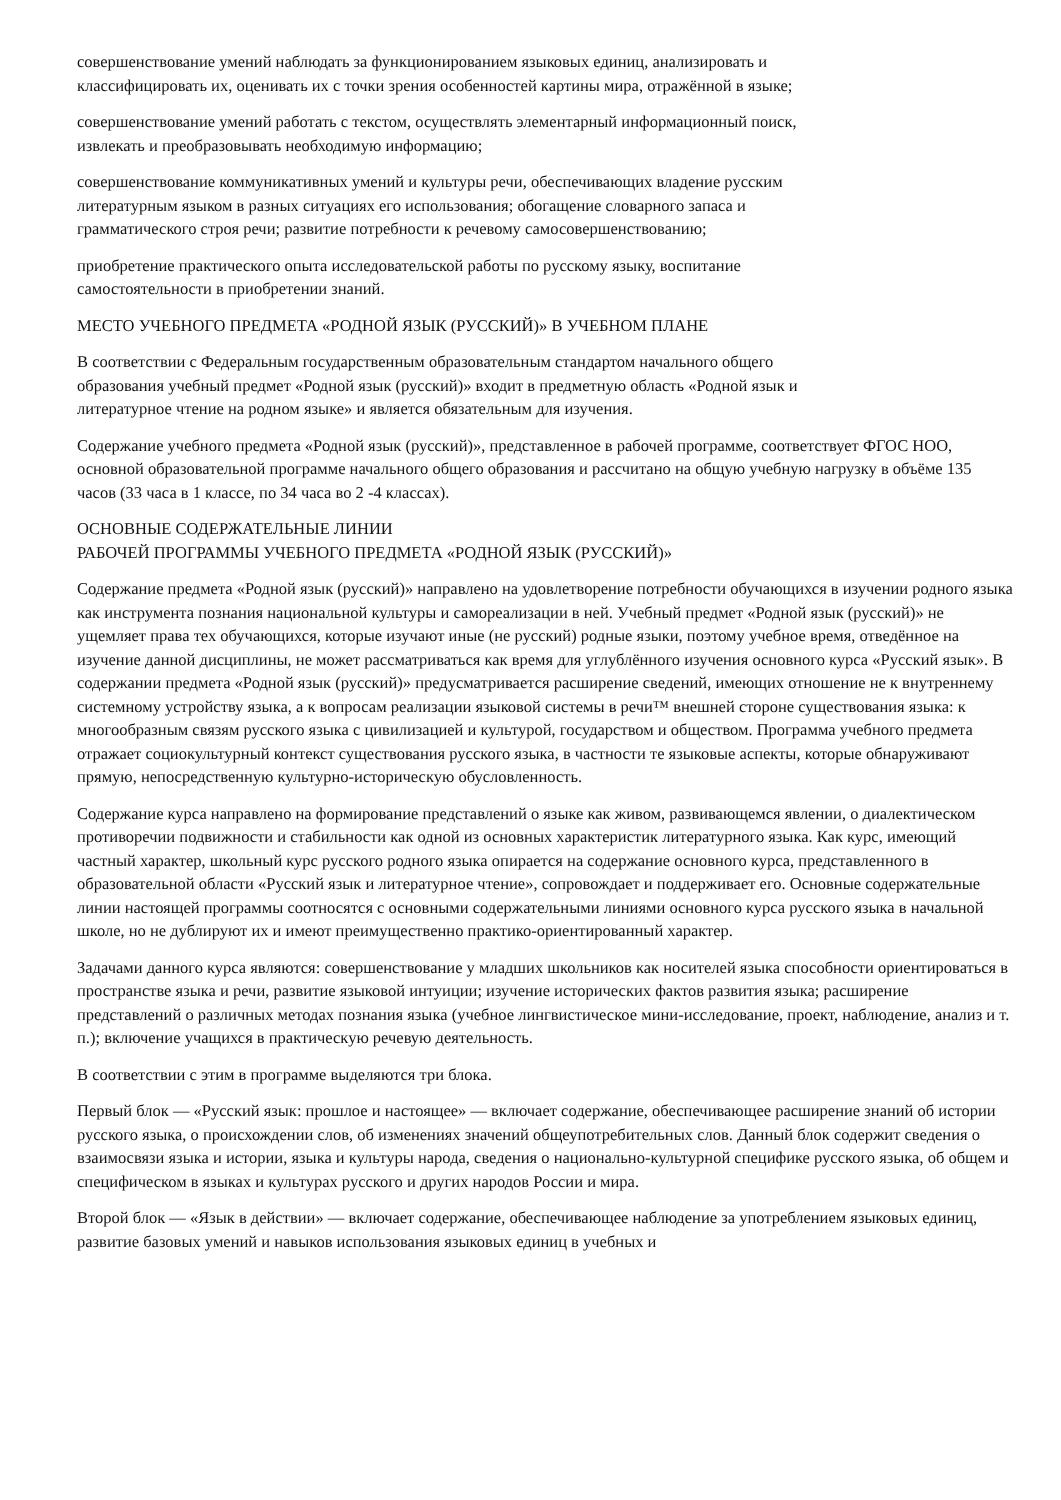совершенствование умений наблюдать за функционированием языковых единиц, анализировать и
классифицировать их, оценивать их с точки зрения особенностей картины мира, отражённой в языке;
совершенствование умений работать с текстом, осуществлять элементарный информационный поиск,
извлекать и преобразовывать необходимую информацию;
совершенствование коммуникативных умений и культуры речи, обеспечивающих владение русским
литературным языком в разных ситуациях его использования; обогащение словарного запаса и
грамматического строя речи; развитие потребности к речевому самосовершенствованию;
приобретение практического опыта исследовательской работы по русскому языку, воспитание
самостоятельности в приобретении знаний.
МЕСТО УЧЕБНОГО ПРЕДМЕТА «РОДНОЙ ЯЗЫК (РУССКИЙ)» В УЧЕБНОМ ПЛАНЕ
В соответствии с Федеральным государственным образовательным стандартом начального общего
образования учебный предмет «Родной язык (русский)» входит в предметную область «Родной язык и
литературное чтение на родном языке» и является обязательным для изучения.
Содержание учебного предмета «Родной язык (русский)», представленное в рабочей программе, соответствует ФГОС НОО, основной образовательной программе начального общего образования и рассчитано на общую учебную нагрузку в объёме 135 часов (33 часа в 1 классе, по 34 часа во 2 -4 классах).
ОСНОВНЫЕ СОДЕРЖАТЕЛЬНЫЕ ЛИНИИ
РАБОЧЕЙ ПРОГРАММЫ УЧЕБНОГО ПРЕДМЕТА «РОДНОЙ ЯЗЫК (РУССКИЙ)»
Содержание предмета «Родной язык (русский)» направлено на удовлетворение потребности обучающихся в изучении родного языка как инструмента познания национальной культуры и самореализации в ней. Учебный предмет «Родной язык (русский)» не ущемляет права тех обучающихся, которые изучают иные (не русский) родные языки, поэтому учебное время, отведённое на изучение данной дисциплины, не может рассматриваться как время для углублённого изучения основного курса «Русский язык». В содержании предмета «Родной язык (русский)» предусматривается расширение сведений, имеющих отношение не к внутреннему системному устройству языка, а к вопросам реализации языковой системы в речи™ внешней стороне существования языка: к многообразным связям русского языка с цивилизацией и культурой, государством и обществом. Программа учебного предмета отражает социокультурный контекст существования русского языка, в частности те языковые аспекты, которые обнаруживают прямую, непосредственную культурно-историческую обусловленность.
Содержание курса направлено на формирование представлений о языке как живом, развивающемся явлении, о диалектическом противоречии подвижности и стабильности как одной из основных характеристик литературного языка. Как курс, имеющий частный характер, школьный курс русского родного языка опирается на содержание основного курса, представленного в образовательной области «Русский язык и литературное чтение», сопровождает и поддерживает его. Основные содержательные линии настоящей программы соотносятся с основными содержательными линиями основного курса русского языка в начальной школе, но не дублируют их и имеют преимущественно практико-ориентированный характер.
Задачами данного курса являются: совершенствование у младших школьников как носителей языка способности ориентироваться в пространстве языка и речи, развитие языковой интуиции; изучение исторических фактов развития языка; расширение представлений о различных методах познания языка (учебное лингвистическое мини-исследование, проект, наблюдение, анализ и т. п.); включение учащихся в практическую речевую деятельность.
В соответствии с этим в программе выделяются три блока.
Первый блок — «Русский язык: прошлое и настоящее» — включает содержание, обеспечивающее расширение знаний об истории русского языка, о происхождении слов, об изменениях значений общеупотребительных слов. Данный блок содержит сведения о взаимосвязи языка и истории, языка и культуры народа, сведения о национально-культурной специфике русского языка, об общем и специфическом в языках и культурах русского и других народов России и мира.
Второй блок — «Язык в действии» — включает содержание, обеспечивающее наблюдение за употреблением языковых единиц, развитие базовых умений и навыков использования языковых единиц в учебных и